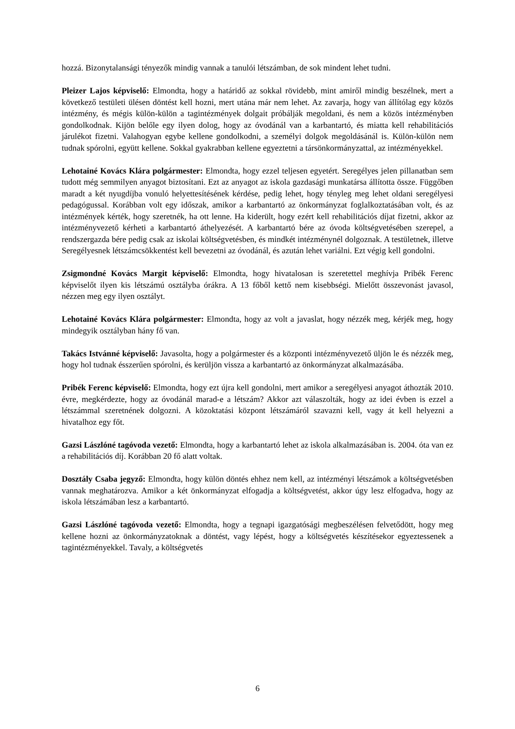hozzá. Bizonytalansági tényezők mindig vannak a tanulói létszámban, de sok mindent lehet tudni.
Pleizer Lajos képviselő: Elmondta, hogy a határidő az sokkal rövidebb, mint amiről mindig beszélnek, mert a következő testületi ülésen döntést kell hozni, mert utána már nem lehet. Az zavarja, hogy van állítólag egy közös intézmény, és mégis külön-külön a tagintézmények dolgait próbálják megoldani, és nem a közös intézményben gondolkodnak. Kijön belőle egy ilyen dolog, hogy az óvodánál van a karbantartó, és miatta kell rehabilitációs járulékot fizetni. Valahogyan egybe kellene gondolkodni, a személyi dolgok megoldásánál is. Külön-külön nem tudnak spórolni, együtt kellene. Sokkal gyakrabban kellene egyeztetni a társönkormányzattal, az intézményekkel.
Lehotainé Kovács Klára polgármester: Elmondta, hogy ezzel teljesen egyetért. Seregélyes jelen pillanatban sem tudott még semmilyen anyagot biztosítani. Ezt az anyagot az iskola gazdasági munkatársa állította össze. Függőben maradt a két nyugdíjba vonuló helyettesítésének kérdése, pedig lehet, hogy tényleg meg lehet oldani seregélyesi pedagógussal. Korábban volt egy időszak, amikor a karbantartó az önkormányzat foglalkoztatásában volt, és az intézmények kérték, hogy szeretnék, ha ott lenne. Ha kiderült, hogy ezért kell rehabilitációs díjat fizetni, akkor az intézményvezető kérheti a karbantartó áthelyezését. A karbantartó bére az óvoda költségvetésében szerepel, a rendszergazda bére pedig csak az iskolai költségvetésben, és mindkét intézménynél dolgoznak. A testületnek, illetve Seregélyesnek létszámcsökkentést kell bevezetni az óvodánál, és azután lehet variálni. Ezt végig kell gondolni.
Zsigmondné Kovács Margit képviselő: Elmondta, hogy hivatalosan is szeretettel meghívja Pribék Ferenc képviselőt ilyen kis létszámú osztályba órákra. A 13 főből kettő nem kisebbségi. Mielőtt összevonást javasol, nézzen meg egy ilyen osztályt.
Lehotainé Kovács Klára polgármester: Elmondta, hogy az volt a javaslat, hogy nézzék meg, kérjék meg, hogy mindegyik osztályban hány fő van.
Takács Istvánné képviselő: Javasolta, hogy a polgármester és a központi intézményvezető üljön le és nézzék meg, hogy hol tudnak ésszerűen spórolni, és kerüljön vissza a karbantartó az önkormányzat alkalmazásába.
Pribék Ferenc képviselő: Elmondta, hogy ezt újra kell gondolni, mert amikor a seregélyesi anyagot áthozták 2010. évre, megkérdezte, hogy az óvodánál marad-e a létszám? Akkor azt válaszolták, hogy az idei évben is ezzel a létszámmal szeretnének dolgozni. A közoktatási központ létszámáról szavazni kell, vagy át kell helyezni a hivatalhoz egy főt.
Gazsi Lászlóné tagóvoda vezető: Elmondta, hogy a karbantartó lehet az iskola alkalmazásában is. 2004. óta van ez a rehabilitációs díj. Korábban 20 fő alatt voltak.
Dosztály Csaba jegyző: Elmondta, hogy külön döntés ehhez nem kell, az intézményi létszámok a költségvetésben vannak meghatározva. Amikor a két önkormányzat elfogadja a költségvetést, akkor úgy lesz elfogadva, hogy az iskola létszámában lesz a karbantartó.
Gazsi Lászlóné tagóvoda vezető: Elmondta, hogy a tegnapi igazgatósági megbeszélésen felvetődött, hogy meg kellene hozni az önkormányzatoknak a döntést, vagy lépést, hogy a költségvetés készítésekor egyeztessenek a tagintézményekkel. Tavaly, a költségvetés
6